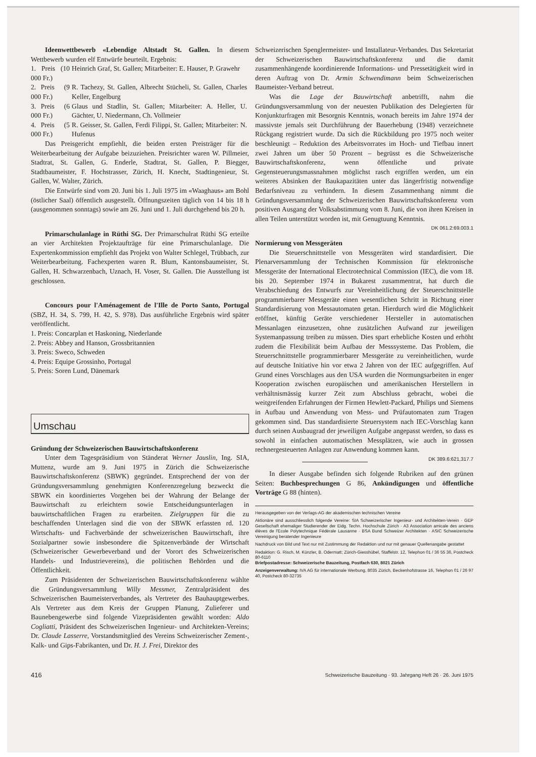Ideenwettbewerb «Lebendige Altstadt St. Gallen. In diesem Wettbewerb wurden elf Entwürfe beurteilt. Ergebnis:
| 1. Preis (10 000 Fr.) | Heinrich Graf, St. Gallen; Mitarbeiter: E. Hauser, P. Grawehr |
| 2. Preis (9 000 Fr.) | R. Tachezy, St. Gallen, Albrecht Stücheli, St. Gallen, Charles Keller, Engelburg |
| 3. Preis (6 000 Fr.) | Glaus und Stadlin, St. Gallen; Mitarbeiter: A. Heller, U. Gächter, U. Niedermann, Ch. Vollmeier |
| 4. Preis (5 000 Fr.) | R. Geisser, St. Gallen, Ferdi Filippi, St. Gallen; Mitarbeiter: N. Hufenus |
Das Preisgericht empfiehlt, die beiden ersten Preisträger für die Weiterbearbeitung der Aufgabe beizuziehen. Preisrichter waren W. Pillmeier, Stadtrat, St. Gallen, G. Enderle, Stadtrat, St. Gallen, P. Biegger, Stadtbaumeister, F. Hochstrasser, Zürich, H. Knecht, Stadtingenieur, St. Gallen, W. Walter, Zürich.
Die Entwürfe sind vom 20. Juni bis 1. Juli 1975 im «Waaghaus» am Bohl (östlicher Saal) öffentlich ausgestellt. Öffnungszeiten täglich von 14 bis 18 h (ausgenommen sonntags) sowie am 26. Juni und 1. Juli durchgehend bis 20 h.
Primarschulanlage in Rüthi SG. Der Primarschulrat Rüthi SG erteilte an vier Architekten Projektaufträge für eine Primarschulanlage. Die Expertenkommission empfiehlt das Projekt von Walter Schlegel, Trübbach, zur Weiterbearbeitung. Fachexperten waren R. Blum, Kantonsbaumeister, St. Gallen, H. Schwarzenbach, Uznach, H. Voser, St. Gallen. Die Ausstellung ist geschlossen.
Concours pour l'Aménagement de l'Ille de Porto Santo, Portugal (SBZ, H. 34, S. 799, H. 42, S. 978). Das ausführliche Ergebnis wird später veröffentlicht.
1. Preis: Concarplan et Haskoning, Niederlande
2. Preis: Abbey and Hanson, Grossbritannien
3. Preis: Sweco, Schweden
4. Preis: Equipe Grossinho, Portugal
5. Preis: Soren Lund, Dänemark
Umschau
Gründung der Schweizerischen Bauwirtschaftskonferenz
Unter dem Tagespräsidium von Ständerat Werner Jauslin, Ing. SIA, Muttenz, wurde am 9. Juni 1975 in Zürich die Schweizerische Bauwirtschaftskonferenz (SBWK) gegründet. Entsprechend der von der Gründungsversammlung genehmigten Konferenzregelung bezweckt die SBWK ein koordiniertes Vorgehen bei der Wahrung der Belange der Bauwirtschaft zu erleichtern sowie Entscheidungsunterlagen in bauwirtschaftlichen Fragen zu erarbeiten. Zielgruppen für die zu beschaffenden Unterlagen sind die von der SBWK erfassten rd. 120 Wirtschafts- und Fachverbände der schweizerischen Bauwirtschaft, ihre Sozialpartner sowie insbesondere die Spitzenverbände der Wirtschaft (Schweizerischer Gewerbeverband und der Vorort des Schweizerischen Handels- und Industrievereins), die politischen Behörden und die Öffentlichkeit.
Zum Präsidenten der Schweizerischen Bauwirtschaftskonferenz wählte die Gründungsversammlung Willy Messmer, Zentralpräsident des Schweizerischen Baumeisterverbandes, als Vertreter des Bauhauptgewerbes. Als Vertreter aus dem Kreis der Gruppen Planung, Zulieferer und Baunebengewerbe sind folgende Vizepräsidenten gewählt worden: Aldo Cogliatti, Präsident des Schweizerischen Ingenieur- und Architekten-Vereins; Dr. Claude Lasserre, Vorstandsmitglied des Vereins Schweizerischer Zement-, Kalk- und Gips-Fabrikanten, und Dr. H. J. Frei, Direktor des
Schweizerischen Spenglermeister- und Installateur-Verbandes. Das Sekretariat der Schweizerischen Bauwirtschaftskonferenz und die damit zusammenhängende koordinierende Informations- und Pressetätigkeit wird in deren Auftrag von Dr. Armin Schwendimann beim Schweizerischen Baumeister-Verband betreut.
Was die Lage der Bauwirtschaft anbetrifft, nahm die Gründungsversammlung von der neuesten Publikation des Delegierten für Konjunkturfragen mit Besorgnis Kenntnis, wonach bereits im Jahre 1974 der massivste jemals seit Durchführung der Bauerhebung (1948) verzeichnete Rückgang registriert wurde. Da sich die Rückbildung pro 1975 noch weiter beschleunigt – Reduktion des Arbeitsvorrates im Hoch- und Tiefbau innert zwei Jahren um über 50 Prozent – begrüsst es die Schweizerische Bauwirtschaftskonferenz, wenn öffentliche und private Gegensteuerungsmassnahmen möglichst rasch ergriffen werden, um ein weiteres Absinken der Baukapazitäten unter das längerfristig notwendige Bedarfsniveau zu verhindern. In diesem Zusammenhang nimmt die Gründungsversammlung der Schweizerischen Bauwirtschaftskonferenz vom positiven Ausgang der Volksabstimmung vom 8. Juni, die von ihren Kreisen in allen Teilen unterstützt worden ist, mit Genugtuung Kenntnis. DK 061.2:69.003.1
Normierung von Messgeräten
Die Steuerschnittstelle von Messgeräten wird standardisiert. Die Plenarversammlung der Technischen Kommission für elektronische Messgeräte der International Electrotechnical Commission (IEC), die vom 18. bis 20. September 1974 in Bukarest zusammentrat, hat durch die Verabschiedung des Entwurfs zur Vereinheitlichung der Steuerschnittstelle programmierbarer Messgeräte einen wesentlichen Schritt in Richtung einer Standardisierung von Messautomaten getan. Hierdurch wird die Möglichkeit eröffnet, künftig Geräte verschiedener Hersteller in automatischen Messanlagen einzusetzen, ohne zusätzlichen Aufwand zur jeweiligen Systemanpassung treiben zu müssen. Dies spart erhebliche Kosten und erhöht zudem die Flexibilität beim Aufbau der Messsysteme. Das Problem, die Steuerschnittstelle programmierbarer Messgeräte zu vereinheitlichen, wurde auf deutsche Initiative hin vor etwa 2 Jahren von der IEC aufgegriffen. Auf Grund eines Vorschlages aus den USA wurden die Normungsarbeiten in enger Kooperation zwischen europäischen und amerikanischen Herstellern in verhältnismässig kurzer Zeit zum Abschluss gebracht, wobei die weitgreifenden Erfahrungen der Firmen Hewlett-Packard, Philips und Siemens in Aufbau und Anwendung von Mess- und Prüfautomaten zum Tragen gekommen sind. Das standardisierte Steuersystem nach IEC-Vorschlag kann durch seinen Ausbaugrad der jeweiligen Aufgabe angepasst werden, so dass es sowohl in einfachen automatischen Messplätzen, wie auch in grossen rechnergesteuerten Anlagen zur Anwendung kommen kann. DK 389.6:621.317.7
In dieser Ausgabe befinden sich folgende Rubriken auf den grünen Seiten: Buchbesprechungen G 86, Ankündigungen und öffentliche Vorträge G 88 (hinten).
Herausgegeben von der Verlags-AG der akademischen technischen Vereine
Aktionäre sind ausschliesslich folgende Vereine: SIA Schweizerischer Ingenieur- und Architekten-Verein · GEP Gesellschaft ehemaliger Studierender der Eidg. Techn. Hochschule Zürich · A3 Association amicale des anciens élèves de l'Ecole Polytechnique Fédérale Lausanne · BSA Bund Schweizer Architekten · ASIC Schweizerische Vereinigung beratender Ingenieure
Nachdruck von Bild und Text nur mit Zustimmung der Redaktion und nur mit genauer Quellenangabe gestattet
Redaktion: G. Risch, M. Künzler, B. Odermatt; Zürich-Giesshübel, Staffelstr. 12, Telephon 01 / 36 55 36, Postcheck 80-6110
Briefpostadresse: Schweizerische Bauzeitung, Postfach 630, 8021 Zürich
Anzeigenverwaltung: IVA AG für internationale Werbung, 8035 Zürich, Beckenhofstrasse 16, Telephon 01 / 26 97 40, Postcheck 80-32735
416 Schweizerische Bauzeitung · 93. Jahrgang Heft 26 · 26. Juni 1975